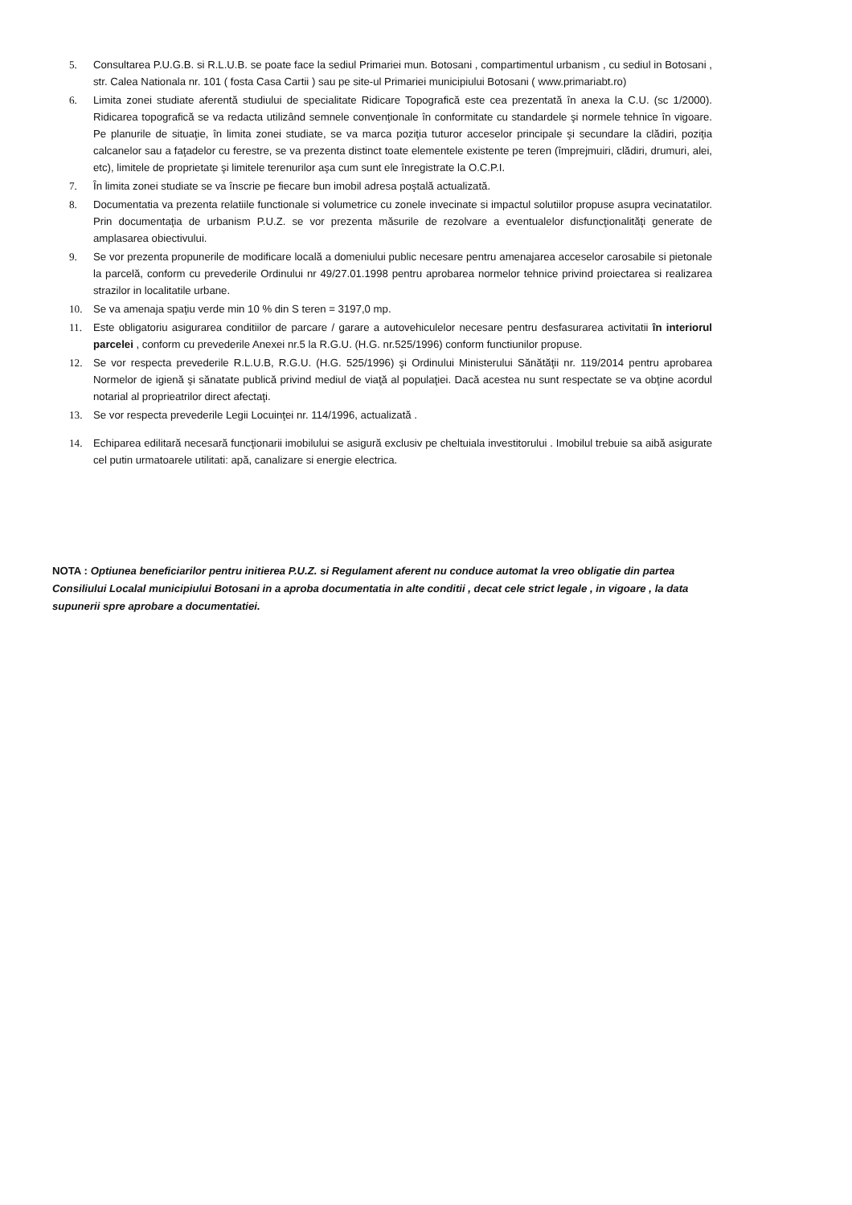5. Consultarea P.U.G.B. si R.L.U.B. se poate face la sediul Primariei mun. Botosani , compartimentul urbanism , cu sediul in Botosani , str. Calea Nationala nr. 101 ( fosta Casa Cartii ) sau pe site-ul Primariei municipiului Botosani ( www.primariabt.ro)
6. Limita zonei studiate aferentă studiului de specialitate Ridicare Topografică este cea prezentată în anexa la C.U. (sc 1/2000). Ridicarea topografică se va redacta utilizând semnele convenţionale în conformitate cu standardele şi normele tehnice în vigoare. Pe planurile de situaţie, în limita zonei studiate, se va marca poziţia tuturor acceselor principale şi secundare la clădiri, poziţia calcanelor sau a faţadelor cu ferestre, se va prezenta distinct toate elementele existente pe teren (împrejmuiri, clădiri, drumuri, alei, etc), limitele de proprietate şi limitele terenurilor aşa cum sunt ele înregistrate la O.C.P.I.
7. În limita zonei studiate se va înscrie pe fiecare bun imobil adresa poştală actualizată.
8. Documentatia va prezenta relatiile functionale si volumetrice cu zonele invecinate si impactul solutiilor propuse asupra vecinatatilor. Prin documentaţia de urbanism P.U.Z. se vor prezenta măsurile de rezolvare a eventualelor disfuncţionalităţi generate de amplasarea obiectivului.
9. Se vor prezenta propunerile de modificare locală a domeniului public necesare pentru amenajarea acceselor carosabile si pietonale la parcelă, conform cu prevederile Ordinului nr 49/27.01.1998 pentru aprobarea normelor tehnice privind proiectarea si realizarea strazilor in localitatile urbane.
10. Se va amenaja spaţiu verde min 10 % din S teren = 3197,0 mp.
11. Este obligatoriu asigurarea conditiilor de parcare / garare a autovehiculelor necesare pentru desfasurarea activitatii în interiorul parcelei , conform cu prevederile Anexei nr.5 la R.G.U. (H.G. nr.525/1996) conform functiunilor propuse.
12. Se vor respecta prevederile R.L.U.B, R.G.U. (H.G. 525/1996) şi Ordinului Ministerului Sănătăţii nr. 119/2014 pentru aprobarea Normelor de igienă şi sănatate publică privind mediul de viaţă al populaţiei. Dacă acestea nu sunt respectate se va obţine acordul notarial al proprieatrilor direct afectaţi.
13. Se vor respecta prevederile Legii Locuinţei nr. 114/1996, actualizată .
14. Echiparea edilitară necesară funcţionarii imobilului se asigură exclusiv pe cheltuiala investitorului . Imobilul trebuie sa aibă asigurate cel putin urmatoarele utilitati: apă, canalizare si energie electrica.
NOTA : Optiunea beneficiarilor pentru initierea P.U.Z. si Regulament aferent nu conduce automat la vreo obligatie din partea Consiliului Localal municipiului Botosani in a aproba documentatia in alte conditii , decat cele strict legale , in vigoare , la data supunerii spre aprobare a documentatiei.